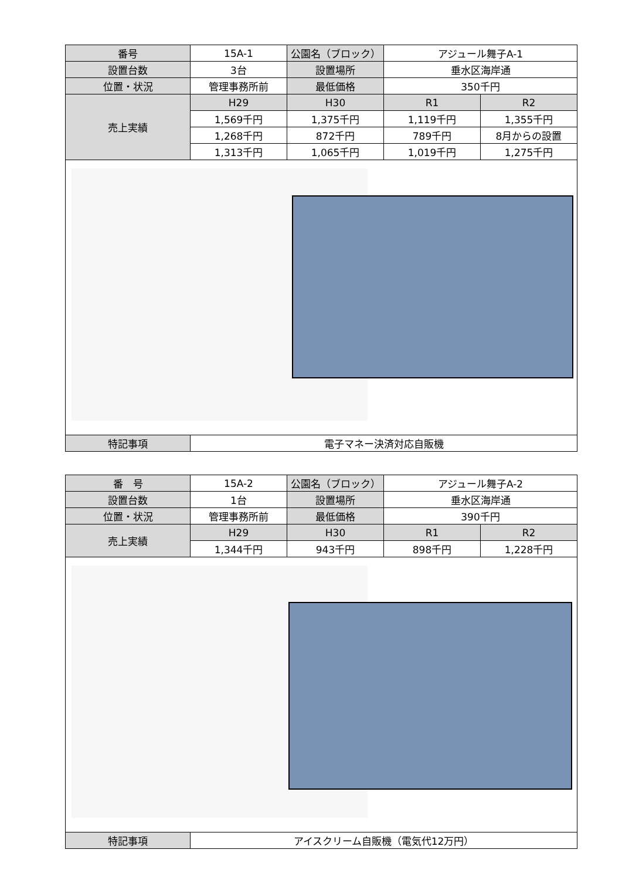| 番号 | 15A-1 | 公園名（ブロック） | アジュール舞子A-1 | |
| 設置台数 | 3台 | 設置場所 | 垂水区海岸通 | |
| 位置・状況 | 管理事務所前 | 最低価格 | 350千円 | |
| 売上実績 | H29 | H30 | R1 | R2 |
| | 1,569千円 | 1,375千円 | 1,119千円 | 1,355千円 |
| | 1,268千円 | 872千円 | 789千円 | 8月からの設置 |
| | 1,313千円 | 1,065千円 | 1,019千円 | 1,275千円 |
| 特記事項 | 電子マネー決済対応自販機 | | | |
| 番 号 | 15A-2 | 公園名（ブロック） | アジュール舞子A-2 | |
| 設置台数 | 1台 | 設置場所 | 垂水区海岸通 | |
| 位置・状況 | 管理事務所前 | 最低価格 | 390千円 | |
| 売上実績 | H29 | H30 | R1 | R2 |
| | 1,344千円 | 943千円 | 898千円 | 1,228千円 |
| 特記事項 | アイスクリーム自販機（電気代12万円） | | | |